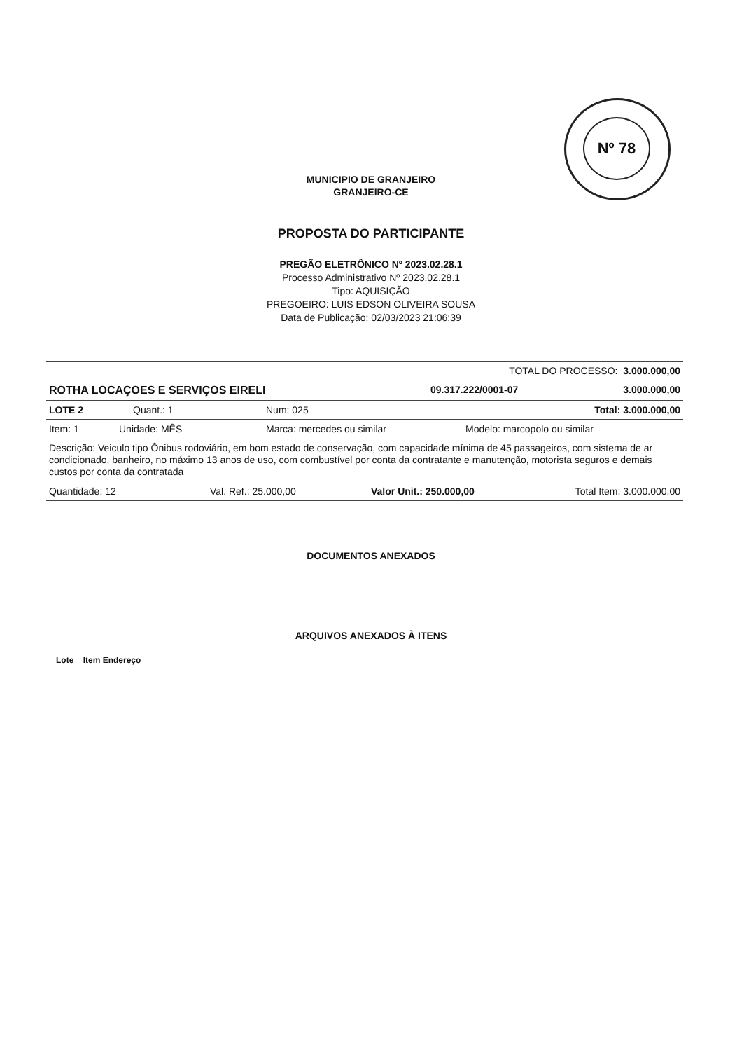Nº 78
MUNICIPIO DE GRANJEIRO
GRANJEIRO-CE
PROPOSTA DO PARTICIPANTE
PREGÃO ELETRÔNICO Nº 2023.02.28.1
Processo Administrativo Nº 2023.02.28.1
Tipo: AQUISIÇÃO
PREGOEIRO: LUIS EDSON OLIVEIRA SOUSA
Data de Publicação: 02/03/2023 21:06:39
TOTAL DO PROCESSO: 3.000.000,00
ROTHA LOCAÇOES E SERVIÇOS EIRELI 09.317.222/0001-07 3.000.000,00
LOTE 2 Quant.: 1 Num: 025 Total: 3.000.000,00
Item: 1 Unidade: MÊS Marca: mercedes ou similar Modelo: marcopolo ou similar
Descrição: Veiculo tipo Ônibus rodoviário, em bom estado de conservação, com capacidade mínima de 45 passageiros, com sistema de ar condicionado, banheiro, no máximo 13 anos de uso, com combustível por conta da contratante e manutenção, motorista seguros e demais custos por conta da contratada
Quantidade: 12 Val. Ref.: 25.000,00 Valor Unit.: 250.000,00 Total Item: 3.000.000,00
DOCUMENTOS ANEXADOS
ARQUIVOS ANEXADOS À ITENS
Lote Item Endereço